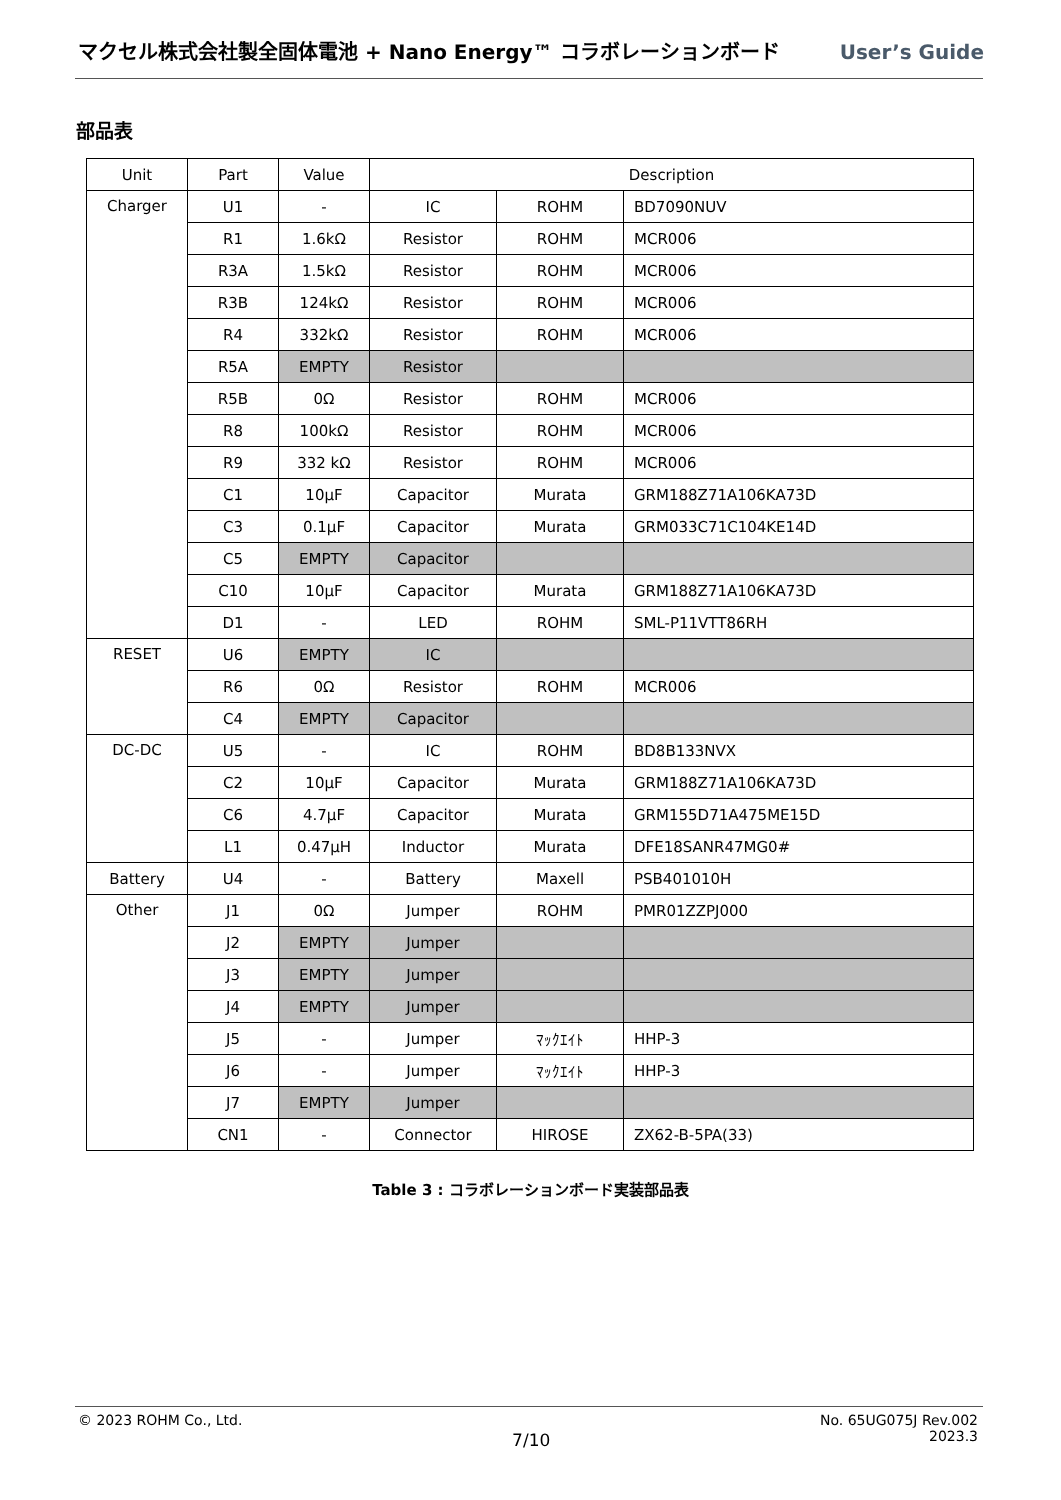マクセル株式会社製全固体電池 + Nano Energy™ コラボレーションボード User’s Guide
部品表
| Unit | Part | Value | Description | | |
| --- | --- | --- | --- | --- | --- |
| Charger | U1 | - | IC | ROHM | BD7090NUV |
| | R1 | 1.6kΩ | Resistor | ROHM | MCR006 |
| | R3A | 1.5kΩ | Resistor | ROHM | MCR006 |
| | R3B | 124kΩ | Resistor | ROHM | MCR006 |
| | R4 | 332kΩ | Resistor | ROHM | MCR006 |
| | R5A | EMPTY | Resistor | | |
| | R5B | 0Ω | Resistor | ROHM | MCR006 |
| | R8 | 100kΩ | Resistor | ROHM | MCR006 |
| | R9 | 332 kΩ | Resistor | ROHM | MCR006 |
| | C1 | 10µF | Capacitor | Murata | GRM188Z71A106KA73D |
| | C3 | 0.1µF | Capacitor | Murata | GRM033C71C104KE14D |
| | C5 | EMPTY | Capacitor | | |
| | C10 | 10µF | Capacitor | Murata | GRM188Z71A106KA73D |
| | D1 | - | LED | ROHM | SML-P11VTT86RH |
| RESET | U6 | EMPTY | IC | | |
| | R6 | 0Ω | Resistor | ROHM | MCR006 |
| | C4 | EMPTY | Capacitor | | |
| DC-DC | U5 | - | IC | ROHM | BD8B133NVX |
| | C2 | 10µF | Capacitor | Murata | GRM188Z71A106KA73D |
| | C6 | 4.7µF | Capacitor | Murata | GRM155D71A475ME15D |
| | L1 | 0.47µH | Inductor | Murata | DFE18SANR47MG0# |
| Battery | U4 | - | Battery | Maxell | PSB401010H |
| Other | J1 | 0Ω | Jumper | ROHM | PMR01ZZPJ000 |
| | J2 | EMPTY | Jumper | | |
| | J3 | EMPTY | Jumper | | |
| | J4 | EMPTY | Jumper | | |
| | J5 | - | Jumper | ﾏｯｸｴｲﾄ | HHP-3 |
| | J6 | - | Jumper | ﾏｯｸｴｲﾄ | HHP-3 |
| | J7 | EMPTY | Jumper | | |
| | CN1 | - | Connector | HIROSE | ZX62-B-5PA(33) |
Table 3 : コラボレーションボード実装部品表
© 2023 ROHM Co., Ltd. 7/10 No. 65UG075J Rev.002
2023.3